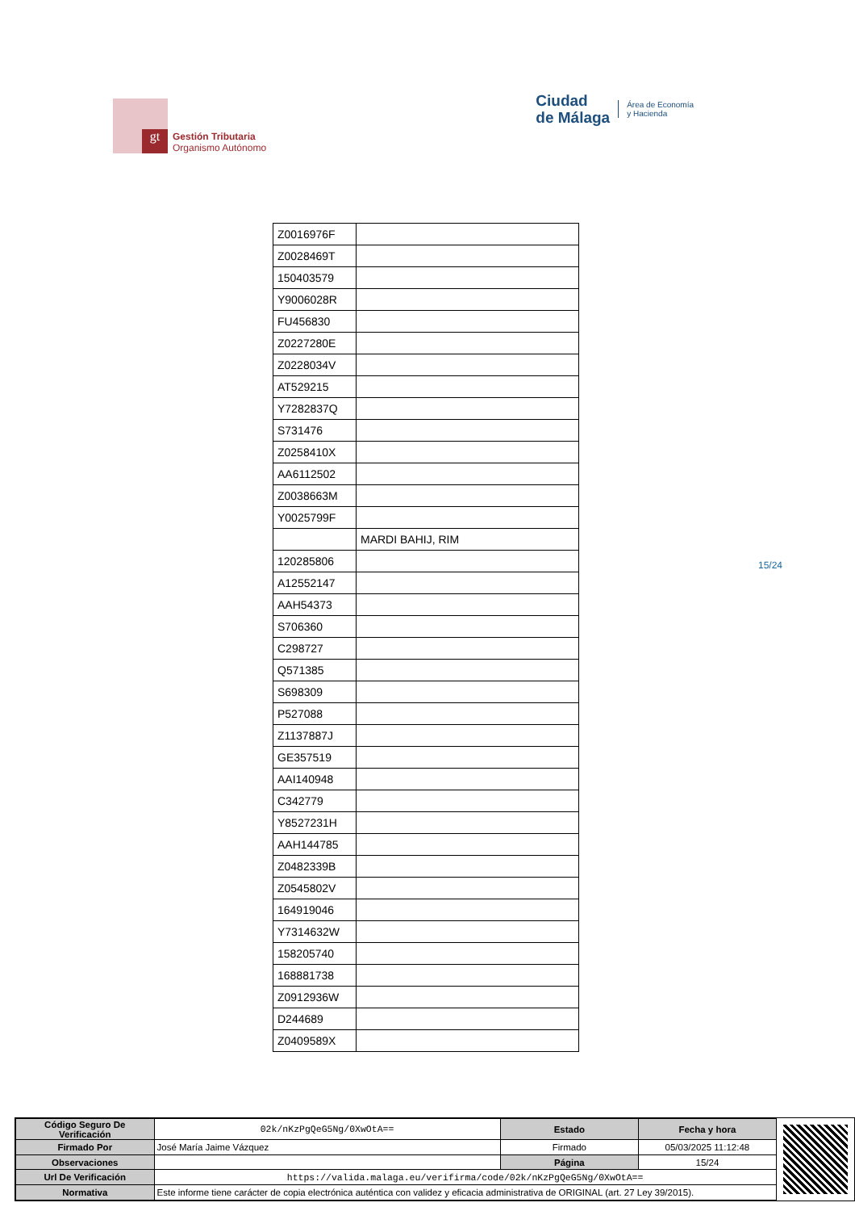gt
Gestión Tributaria
Organismo Autónomo
Ciudad
de Málaga
Área de Economía
y Hacienda
| Z0016976F | |
| Z0028469T | |
| 150403579 | |
| Y9006028R | |
| FU456830 | |
| Z0227280E | |
| Z0228034V | |
| AT529215 | |
| Y7282837Q | |
| S731476 | |
| Z0258410X | |
| AA6112502 | |
| Z0038663M | |
| Y0025799F | |
| | MARDI BAHIJ, RIM |
| 120285806 | |
| A12552147 | |
| AAH54373 | |
| S706360 | |
| C298727 | |
| Q571385 | |
| S698309 | |
| P527088 | |
| Z1137887J | |
| GE357519 | |
| AAI140948 | |
| C342779 | |
| Y8527231H | |
| AAH144785 | |
| Z0482339B | |
| Z0545802V | |
| 164919046 | |
| Y7314632W | |
| 158205740 | |
| 168881738 | |
| Z0912936W | |
| D244689 | |
| Z0409589X | |
15/24
| Código Seguro De Verificación | 02k/nKzPgQeG5Ng/0XwOtA== | Estado | Fecha y hora |
| Firmado Por | José María Jaime Vázquez | Firmado | 05/03/2025 11:12:48 |
| Observaciones | | Página | 15/24 |
| Url De Verificación | https://valida.malaga.eu/verifirma/code/02k/nKzPgQeG5Ng/0XwOtA== | | |
| Normativa | Este informe tiene carácter de copia electrónica auténtica con validez y eficacia administrativa de ORIGINAL (art. 27 Ley 39/2015). | | |